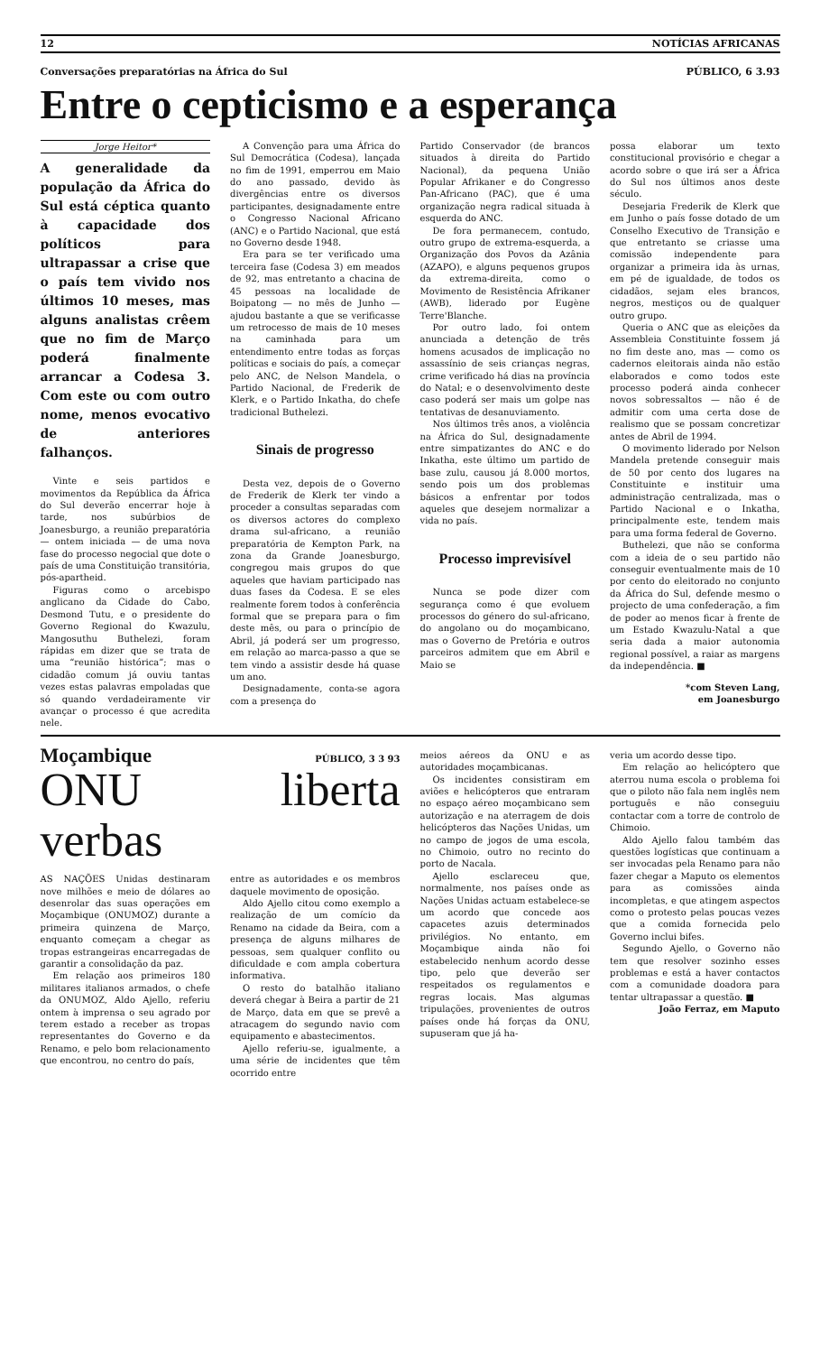12 NOTÍCIAS AFRICANAS
Conversações preparatórias na África do Sul PÚBLICO, 6 3.93
Entre o cepticismo e a esperança
Jorge Heitor*
A generalidade da população da África do Sul está céptica quanto à capacidade dos políticos para ultrapassar a crise que o país tem vivido nos últimos 10 meses, mas alguns analistas crêem que no fim de Março poderá finalmente arrancar a Codesa 3. Com este ou com outro nome, menos evocativo de anteriores falhanços.
Vinte e seis partidos e movimentos da República da África do Sul deverão encerrar hoje à tarde, nos subúrbios de Joanesburgo, a reunião preparatória — ontem iniciada — de uma nova fase do processo negocial que dote o país de uma Constituição transitória, pós-apartheid.
Figuras como o arcebispo anglicano da Cidade do Cabo, Desmond Tutu, e o presidente do Governo Regional do Kwazulu, Mangosuthu Buthelezi, foram rápidas em dizer que se trata de uma “reunião histórica”; mas o cidadão comum já ouviu tantas vezes estas palavras empoladas que só quando verdadeiramente vir avançar o processo é que acredita nele.
A Convenção para uma África do Sul Democrática (Codesa), lançada no fim de 1991, emperrou em Maio do ano passado, devido às divergências entre os diversos participantes, designadamente entre o Congresso Nacional Africano (ANC) e o Partido Nacional, que está no Governo desde 1948.
Era para se ter verificado uma terceira fase (Codesa 3) em meados de 92, mas entretanto a chacina de 45 pessoas na localidade de Boipatong — no mês de Junho — ajudou bastante a que se verificasse um retrocesso de mais de 10 meses na caminhada para um entendimento entre todas as forças políticas e sociais do país, a começar pelo ANC, de Nelson Mandela, o Partido Nacional, de Frederik de Klerk, e o Partido Inkatha, do chefe tradicional Buthelezi.
Sinais de progresso
Desta vez, depois de o Governo de Frederik de Klerk ter vindo a proceder a consultas separadas com os diversos actores do complexo drama sul-africano, a reunião preparatória de Kempton Park, na zona da Grande Joanesburgo, congregou mais grupos do que aqueles que haviam participado nas duas fases da Codesa. E se eles realmente forem todos à conferência formal que se prepara para o fim deste mês, ou para o princípio de Abril, já poderá ser um progresso, em relação ao marca-passo a que se tem vindo a assistir desde há quase um ano.
Designadamente, conta-se agora com a presença do
Partido Conservador (de brancos situados à direita do Partido Nacional), da pequena União Popular Afrikaner e do Congresso Pan-Africano (PAC), que é uma organização negra radical situada à esquerda do ANC.
De fora permanecem, contudo, outro grupo de extrema-esquerda, a Organização dos Povos da Azânia (AZAPO), e alguns pequenos grupos da extrema-direita, como o Movimento de Resistência Afrikaner (AWB), liderado por Eugène Terre'Blanche.
Por outro lado, foi ontem anunciada a detenção de três homens acusados de implicação no assassínio de seis crianças negras, crime verificado há dias na província do Natal; e o desenvolvimento deste caso poderá ser mais um golpe nas tentativas de desanuviamento.
Nos últimos três anos, a violência na África do Sul, designadamente entre simpatizantes do ANC e do Inkatha, este último um partido de base zulu, causou já 8.000 mortos, sendo pois um dos problemas básicos a enfrentar por todos aqueles que desejem normalizar a vida no país.
Processo imprevisível
Nunca se pode dizer com segurança como é que evoluem processos do género do sul-africano, do angolano ou do moçambicano, mas o Governo de Pretória e outros parceiros admitem que em Abril e Maio se
possa elaborar um texto constitucional provisório e chegar a acordo sobre o que irá ser a África do Sul nos últimos anos deste século.
Desejaria Frederik de Klerk que em Junho o país fosse dotado de um Conselho Executivo de Transição e que entretanto se criasse uma comissão independente para organizar a primeira ida às urnas, em pé de igualdade, de todos os cidadãos, sejam eles brancos, negros, mestiços ou de qualquer outro grupo.
Queria o ANC que as eleições da Assembleia Constituinte fossem já no fim deste ano, mas — como os cadernos eleitorais ainda não estão elaborados e como todos este processo poderá ainda conhecer novos sobressaltos — não é de admitir com uma certa dose de realismo que se possam concretizar antes de Abril de 1994.
O movimento liderado por Nelson Mandela pretende conseguir mais de 50 por cento dos lugares na Constituinte e instituir uma administração centralizada, mas o Partido Nacional e o Inkatha, principalmente este, tendem mais para uma forma federal de Governo.
Buthelezi, que não se conforma com a ideia de o seu partido não conseguir eventualmente mais de 10 por cento do eleitorado no conjunto da África do Sul, defende mesmo o projecto de uma confederação, a fim de poder ao menos ficar à frente de um Estado Kwazulu-Natal a que seria dada a maior autonomia regional possível, a raiar as margens da independência. ■
*com Steven Lang,
em Joanesburgo
Moçambique
PÚBLICO, 3 3 93
ONU liberta verbas
AS NAÇÕES Unidas destinaram nove milhões e meio de dólares ao desenrolar das suas operações em Moçambique (ONUMOZ) durante a primeira quinzena de Março, enquanto começam a chegar as tropas estrangeiras encarregadas de garantir a consolidação da paz.
Em relação aos primeiros 180 militares italianos armados, o chefe da ONUMOZ, Aldo Ajello, referiu ontem à imprensa o seu agrado por terem estado a receber as tropas representantes do Governo e da Renamo, e pelo bom relacionamento que encontrou, no centro do país,
entre as autoridades e os membros daquele movimento de oposição.
Aldo Ajello citou como exemplo a realização de um comício da Renamo na cidade da Beira, com a presença de alguns milhares de pessoas, sem qualquer conflito ou dificuldade e com ampla cobertura informativa.
O resto do batalhão italiano deverá chegar à Beira a partir de 21 de Março, data em que se prevê a atracagem do segundo navio com equipamento e abastecimentos.
Ajello referiu-se, igualmente, a uma série de incidentes que têm ocorrido entre
meios aéreos da ONU e as autoridades moçambicanas.
Os incidentes consistiram em aviões e helicópteros que entraram no espaço aéreo moçambicano sem autorização e na aterragem de dois helicópteros das Nações Unidas, um no campo de jogos de uma escola, no Chimoio, outro no recinto do porto de Nacala.
Ajello esclareceu que, normalmente, nos países onde as Nações Unidas actuam estabelece-se um acordo que concede aos capacetes azuis determinados privilégios. No entanto, em Moçambique ainda não foi estabelecido nenhum acordo desse tipo, pelo que deverão ser respeitados os regulamentos e regras locais. Mas algumas tripulações, provenientes de outros países onde há forças da ONU, supuseram que já ha-
veria um acordo desse tipo.
Em relação ao helicóptero que aterrou numa escola o problema foi que o piloto não fala nem inglês nem português e não conseguiu contactar com a torre de controlo de Chimoio.
Aldo Ajello falou também das questões logísticas que continuam a ser invocadas pela Renamo para não fazer chegar a Maputo os elementos para as comissões ainda incompletas, e que atingem aspectos como o protesto pelas poucas vezes que a comida fornecida pelo Governo inclui bifes.
Segundo Ajello, o Governo não tem que resolver sozinho esses problemas e está a haver contactos com a comunidade doadora para tentar ultrapassar a questão. ■
João Ferraz, em Maputo